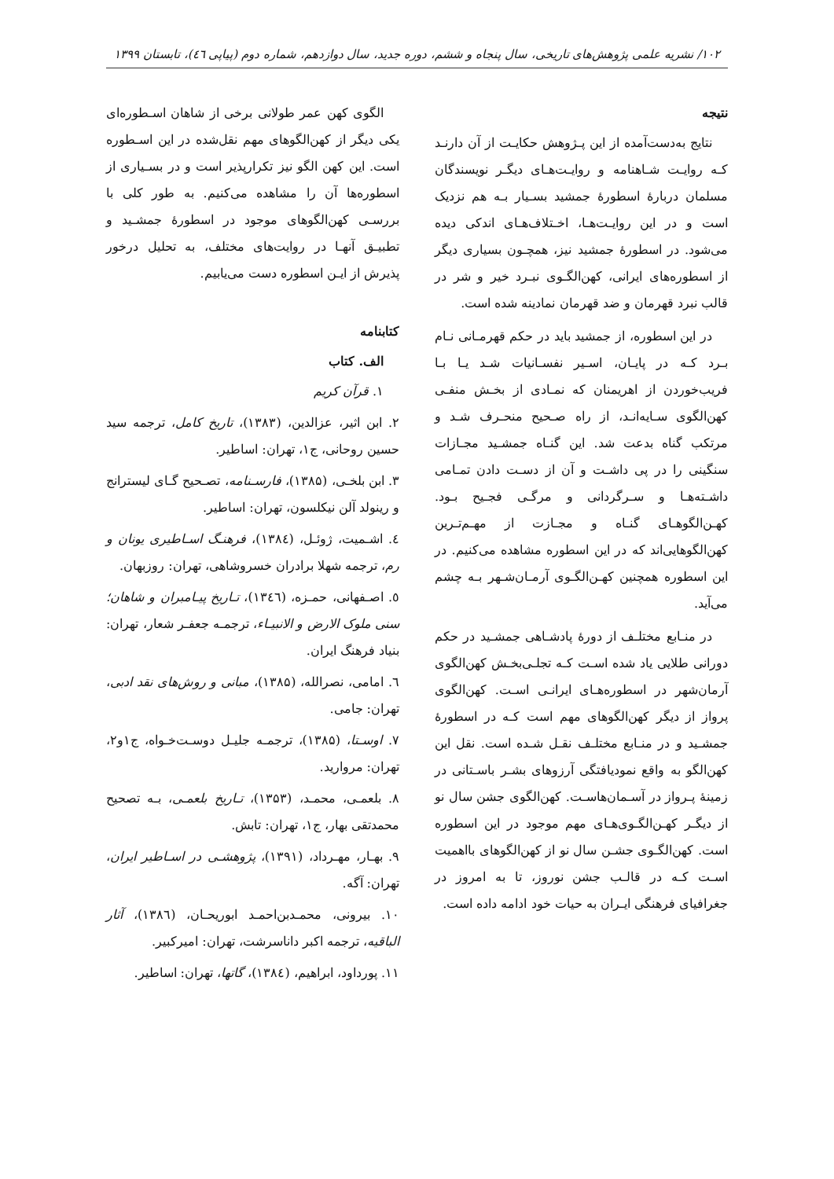۱۰۲/ نشریه علمی پژوهش‌های تاریخی، سال پنجاه و ششم، دوره جدید، سال دوازدهم، شماره دوم (پیاپی ٤٦)، تابستان ۱۳۹۹
نتیجه
نتایج به‌دست‌آمده از این پـژوهش حکایـت از آن دارنـد کـه روایـت شـاهنامه و روایـت‌هـای دیگـر نویسندگان مسلمان دربارۀ اسطورۀ جمشید بسـیار بـه هم نزدیک است و در این روایـت‌هـا، اخـتلاف‌هـای اندکی دیده می‌شود. در اسطورۀ جمشید نیز، همچـون بسیاری دیگر از اسطوره‌های ایرانی، کهن‌الگـوی نبـرد خیر و شر در قالب نبرد قهرمان و ضد قهرمان نمادینه شده است.
در این اسطوره، از جمشید باید در حکم قهرمـانی نـام بـرد کـه در پایـان، اسـیر نفسـانیات شـد یـا بـا فریب‌خوردن از اهریمنان که نمـادی از بخـش منفـی کهن‌الگوی سـایه‌انـد، از راه صـحیح منحـرف شـد و مرتکب گناه بدعت شد. این گنـاه جمشـید مجـازات سنگینی را در پی داشـت و آن از دسـت دادن تمـامی داشـته‌هـا و سـرگردانی و مرگـی فجـیح بـود. کهـن‌الگوهـای گنـاه و مجـازت از مهـم‌تـرین کهن‌الگوهایی‌اند که در این اسطوره مشاهده می‌کنیم. در این اسطوره همچنین کهـن‌الگـوی آرمـان‌شـهر بـه چشم می‌آید.
در منـابع مختلـف از دورۀ پادشـاهی جمشـید در حکم دورانی طلایی یاد شده اسـت کـه تجلـی‌بخـش کهن‌الگوی آرمان‌شهر در اسطوره‌هـای ایرانـی اسـت. کهن‌الگوی پرواز از دیگر کهن‌الگوهای مهم است کـه در اسطورۀ جمشـید و در منـابع مختلـف نقـل شـده است. نقل این کهن‌الگو به واقع نمودیافتگی آرزوهای بشـر باسـتانی در زمینۀ پـرواز در آسـمان‌هاسـت. کهن‌الگوی جشن سال نو از دیگـر کهـن‌الگـوی‌هـای مهم موجود در این اسطوره است. کهن‌الگـوی جشـن سال نو از کهن‌الگوهای بااهمیت اسـت کـه در قالـب جشن نوروز، تا به امروز در جغرافیای فرهنگی ایـران به حیات خود ادامه داده است.
الگوی کهن عمر طولانی برخی از شاهان اسـطوره‌ای یکی دیگر از کهن‌الگوهای مهم نقل‌شده در این اسـطوره است. این کهن الگو نیز تکرارپذیر است و در بسـیاری از اسطوره‌ها آن را مشاهده می‌کنیم. به طور کلی با بررسـی کهن‌الگوهای موجود در اسطورۀ جمشـید و تطبیـق آنهـا در روایت‌های مختلف، به تحلیل درخور پذیرش از ایـن اسطوره دست می‌یابیم.
کتابنامه
الف. کتاب
۱. قرآن کریم
۲. ابن اثیر، عزالدین، (۱۳۸۳)، تاریخ کامل، ترجمه سید حسین روحانی، ج۱، تهران: اساطیر.
۳. ابن بلخـی، (۱۳۸۵)، فارسـنامه، تصـحیح گـای لیسترانج و رینولد آلن نیکلسون، تهران: اساطیر.
٤. اشـمیت، ژوئـل، (۱۳۸٤)، فرهنـگ اسـاطیری یونان و رم، ترجمه شهلا برادران خسروشاهی، تهران: روزبهان.
٥. اصـفهانی، حمـزه، (۱۳٤٦)، تـاریخ پیـامبران و شاهان؛ سنی ملوک الارض و الانبیـاء، ترجمـه جعفـر شعار، تهران: بنیاد فرهنگ ایران.
٦. امامی، نصرالله، (۱۳۸۵)، مبانی و روش‌های نقد ادبی، تهران: جامی.
۷. اوسـتا، (۱۳۸۵)، ترجمـه جلیـل دوسـت‌خـواه، ج۱و۲، تهران: مروارید.
۸. بلعمـی، محمـد، (۱۳۵۳)، تـاریخ بلعمـی، بـه تصحیح محمدتقی بهار، ج۱، تهران: تابش.
۹. بهـار، مهـرداد، (۱۳۹۱)، پژوهشـی در اسـاطیر ایران، تهران: آگه.
۱۰. بیرونی، محمـدبن‌احمـد ابوریحـان، (۱۳۸٦)، آثار الباقیه، ترجمه اکبر داناسرشت، تهران: امیرکبیر.
۱۱. پورداود، ابراهیم، (۱۳۸٤)، گاتها، تهران: اساطیر.